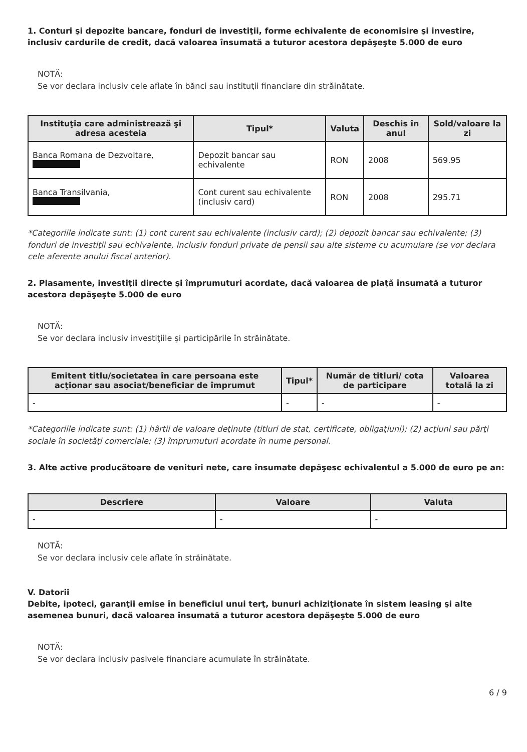1. Conturi şi depozite bancare, fonduri de investiţii, forme echivalente de economisire şi investire, inclusiv cardurile de credit, dacă valoarea însumată a tuturor acestora depăşeşte 5.000 de euro
NOTĂ:
Se vor declara inclusiv cele aflate în bănci sau instituţii financiare din străinătate.
| Instituţia care administrează şi adresa acesteia | Tipul* | Valuta | Deschis în anul | Sold/valoare la zi |
| --- | --- | --- | --- | --- |
| Banca Romana de Dezvoltare, | Depozit bancar sau echivalente | RON | 2008 | 569.95 |
| Banca Transilvania, | Cont curent sau echivalente (inclusiv card) | RON | 2008 | 295.71 |
*Categoriile indicate sunt: (1) cont curent sau echivalente (inclusiv card); (2) depozit bancar sau echivalente; (3) fonduri de investiţii sau echivalente, inclusiv fonduri private de pensii sau alte sisteme cu acumulare (se vor declara cele aferente anului fiscal anterior).
2. Plasamente, investiţii directe şi împrumuturi acordate, dacă valoarea de piaţă însumată a tuturor acestora depăşeşte 5.000 de euro
NOTĂ:
Se vor declara inclusiv investiţiile şi participările în străinătate.
| Emitent titlu/societatea în care persoana este acţionar sau asociat/beneficiar de împrumut | Tipul* | Număr de titluri/ cota de participare | Valoarea totală la zi |
| --- | --- | --- | --- |
| - | - | - | - |
*Categoriile indicate sunt: (1) hârtii de valoare deţinute (titluri de stat, certificate, obligaţiuni); (2) acţiuni sau părţi sociale în societăţi comerciale; (3) împrumuturi acordate în nume personal.
3. Alte active producătoare de venituri nete, care însumate depăşesc echivalentul a 5.000 de euro pe an:
| Descriere | Valoare | Valuta |
| --- | --- | --- |
| - | - | - |
NOTĂ:
Se vor declara inclusiv cele aflate în străinătate.
V. Datorii
Debite, ipoteci, garanţii emise în beneficiul unui terţ, bunuri achiziţionate în sistem leasing şi alte asemenea bunuri, dacă valoarea însumată a tuturor acestora depăşeşte 5.000 de euro
NOTĂ:
Se vor declara inclusiv pasivele financiare acumulate în străinătate.
6 / 9